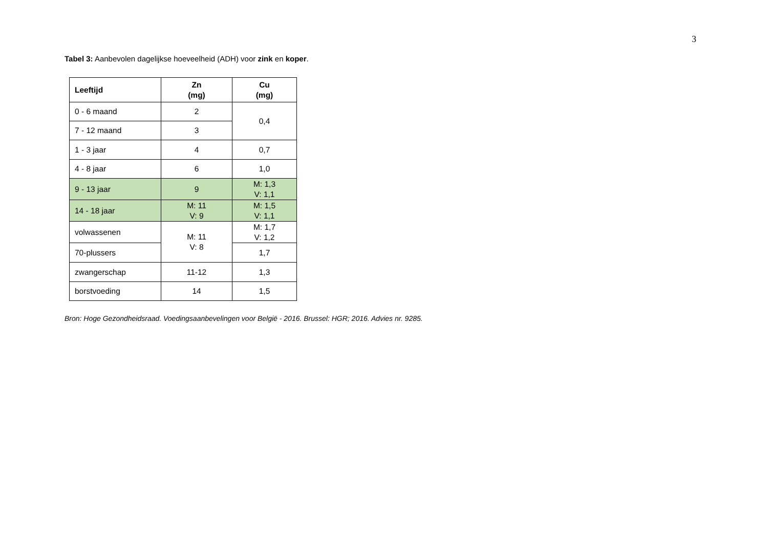3
Tabel 3: Aanbevolen dagelijkse hoeveelheid (ADH) voor zink en koper.
| Leeftijd | Zn (mg) | Cu (mg) |
| --- | --- | --- |
| 0 - 6 maand | 2 | 0,4 |
| 7 - 12 maand | 3 | |
| 1 - 3 jaar | 4 | 0,7 |
| 4 - 8 jaar | 6 | 1,0 |
| 9 - 13 jaar | 9 | M: 1,3 V: 1,1 |
| 14 - 18 jaar | M: 11 V: 9 | M: 1,5 V: 1,1 |
| volwassenen | M: 11 V: 8 | M: 1,7 V: 1,2 |
| 70-plussers | | 1,7 |
| zwangerschap | 11-12 | 1,3 |
| borstvoeding | 14 | 1,5 |
Bron: Hoge Gezondheidsraad. Voedingsaanbevelingen voor België - 2016. Brussel: HGR; 2016. Advies nr. 9285.